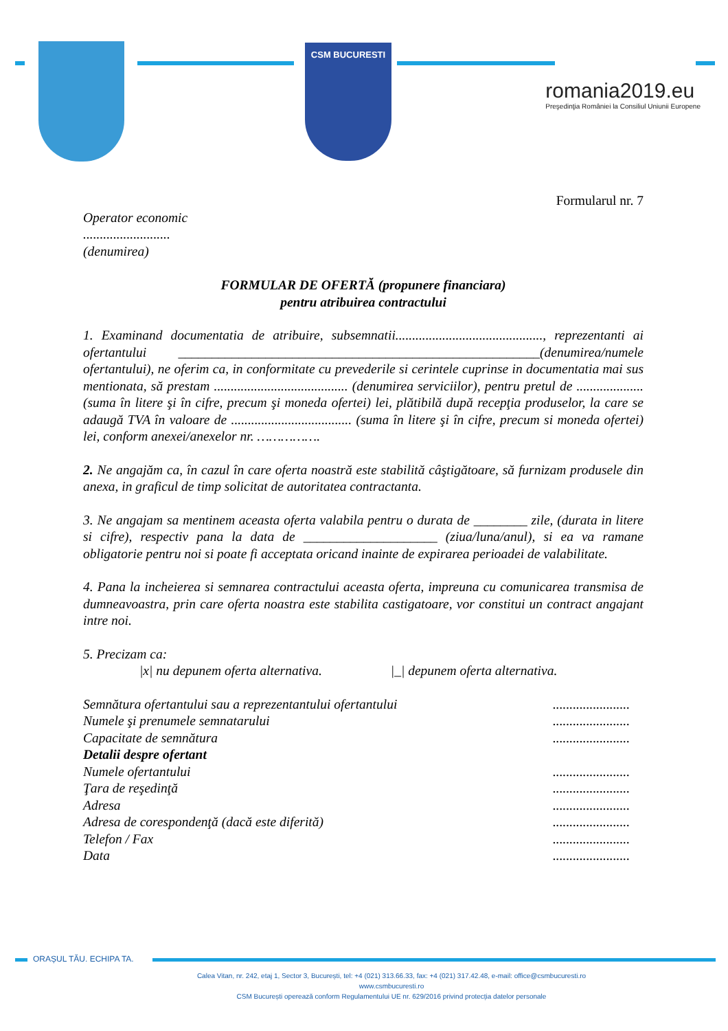CSM BUCURESTI
romania2019.eu
Preşedinţia României la Consiliul Uniunii Europene
Formularul nr. 7
Operator economic
..........................
(denumirea)
FORMULAR DE OFERTĂ (propunere financiara)
pentru atribuirea contractului
1. Examinand documentatia de atribuire, subsemnatii............................................, reprezentanti ai ofertantului ______________________________________________________(denumirea/numele ofertantului), ne oferim ca, in conformitate cu prevederile si cerintele cuprinse in documentatia mai sus mentionata, să prestam ........................................ (denumirea serviciilor), pentru pretul de .................... (suma în litere şi în cifre, precum şi moneda ofertei) lei, plătibilă după recepţia produselor, la care se adaugă TVA în valoare de .................................... (suma în litere şi în cifre, precum si moneda ofertei) lei, conform anexei/anexelor nr. …………….
2. Ne angajăm ca, în cazul în care oferta noastră este stabilită câştigătoare, să furnizam produsele din anexa, in graficul de timp solicitat de autoritatea contractanta.
3. Ne angajam sa mentinem aceasta oferta valabila pentru o durata de ________ zile, (durata in litere si cifre), respectiv pana la data de ____________________ (ziua/luna/anul), si ea va ramane obligatorie pentru noi si poate fi acceptata oricand inainte de expirarea perioadei de valabilitate.
4. Pana la incheierea si semnarea contractului aceasta oferta, impreuna cu comunicarea transmisa de dumneavoastra, prin care oferta noastra este stabilita castigatoare, vor constitui un contract angajant intre noi.
5. Precizam ca:
|x| nu depunem oferta alternativa. |_| depunem oferta alternativa.
Semnătura ofertantului sau a reprezentantului ofertantului.......................
Numele şi prenumele semnatarului.......................
Capacitate de semnătura.......................
Detalii despre ofertant
Numele ofertantului.......................
Ţara de reşedinţă.......................
Adresa.......................
Adresa de corespondenţă (dacă este diferită).......................
Telefon / Fax.......................
Data.......................
ORAȘUL TĂU. ECHIPA TA.
Calea Vitan, nr. 242, etaj 1, Sector 3, București, tel: +4 (021) 313.66.33, fax: +4 (021) 317.42.48, e-mail: office@csmbucuresti.ro
www.csmbucuresti.ro
CSM București operează conform Regulamentului UE nr. 629/2016 privind protecția datelor personale